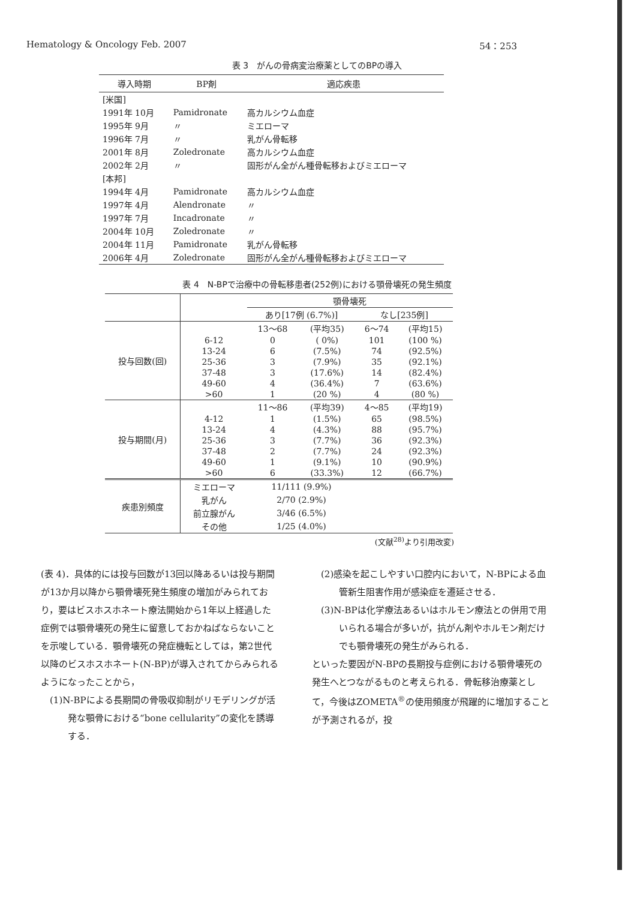Hematology & Oncology Feb. 2007 54：253
表 3　がんの骨病変治療薬としてのBPの導入
| 導入時期 | BP剤 | 適応疾患 |
| --- | --- | --- |
| [米国] | | |
| 1991年 10月 | Pamidronate | 高カルシウム血症 |
| 1995年 9月 | 〃 | ミエローマ |
| 1996年 7月 | 〃 | 乳がん骨転移 |
| 2001年 8月 | Zoledronate | 高カルシウム血症 |
| 2002年 2月 | 〃 | 固形がん全がん種骨転移およびミエローマ |
| [本邦] | | |
| 1994年 4月 | Pamidronate | 高カルシウム血症 |
| 1997年 4月 | Alendronate | 〃 |
| 1997年 7月 | Incadronate | 〃 |
| 2004年 10月 | Zoledronate | 〃 |
| 2004年 11月 | Pamidronate | 乳がん骨転移 |
| 2006年 4月 | Zoledronate | 固形がん全がん種骨転移およびミエローマ |
表 4　N-BPで治療中の骨転移患者(252例)における顎骨壊死の発生頻度
| | | 顎骨壊死 | | | |
| --- | --- | --- | --- | --- | --- |
| | | あり[17例 (6.7%)] | | なし[235例] | |
| 投与回数(回) | | 13〜68 | (平均35) | 6〜74 | (平均15) |
| | 6-12 | 0 | ( 0%) | 101 | (100 %) |
| | 13-24 | 6 | (7.5%) | 74 | (92.5%) |
| | 25-36 | 3 | (7.9%) | 35 | (92.1%) |
| | 37-48 | 3 | (17.6%) | 14 | (82.4%) |
| | 49-60 | 4 | (36.4%) | 7 | (63.6%) |
| | >60 | 1 | (20 %) | 4 | (80 %) |
| 投与期間(月) | | 11〜86 | (平均39) | 4〜85 | (平均19) |
| | 4-12 | 1 | (1.5%) | 65 | (98.5%) |
| | 13-24 | 4 | (4.3%) | 88 | (95.7%) |
| | 25-36 | 3 | (7.7%) | 36 | (92.3%) |
| | 37-48 | 2 | (7.7%) | 24 | (92.3%) |
| | 49-60 | 1 | (9.1%) | 10 | (90.9%) |
| | >60 | 6 | (33.3%) | 12 | (66.7%) |
| 疾患別頻度 | ミエローマ | 11/111 (9.9%) | | | |
| | 乳がん | 2/70 (2.9%) | | | |
| | 前立腺がん | 3/46 (6.5%) | | | |
| | その他 | 1/25 (4.0%) | | | |
(文献<sup>28)</sup>より引用改変)
(表 4)．具体的には投与回数が13回以降あるいは投与期間が13か月以降から顎骨壊死発生頻度の増加がみられており，要はビスホスホネート療法開始から1年以上経過した症例では顎骨壊死の発生に留意しておかねばならないことを示唆している．顎骨壊死の発症機転としては，第2世代以降のビスホスホネート(N-BP)が導入されてからみられるようになったことから，
(1)N-BPによる長期間の骨吸収抑制がリモデリングが活発な顎骨における“bone cellularity”の変化を誘導する．
(2)感染を起こしやすい口腔内において，N-BPによる血管新生阻害作用が感染症を遷延させる．
(3)N-BPは化学療法あるいはホルモン療法との併用で用いられる場合が多いが，抗がん剤やホルモン剤だけでも顎骨壊死の発生がみられる．
といった要因がN-BPの長期投与症例における顎骨壊死の発生へとつながるものと考えられる．骨転移治療薬として，今後はZOMETA<sup>®</sup>の使用頻度が飛躍的に増加することが予測されるが，投